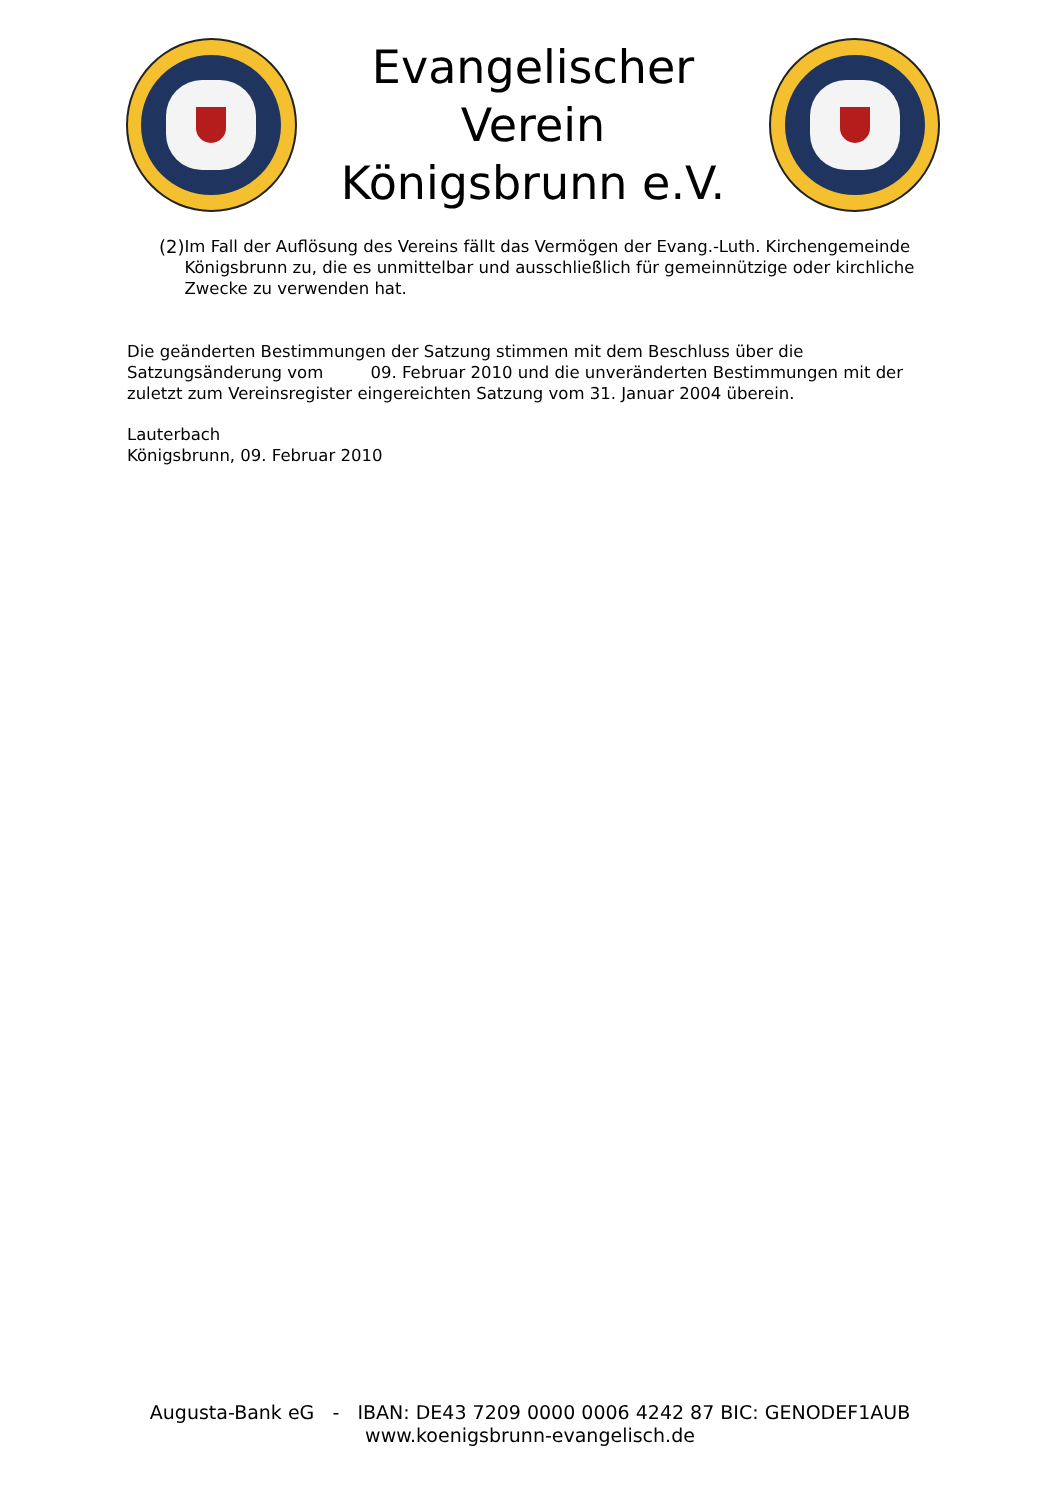Evangelischer Verein
Königsbrunn e.V.
(2)
Im Fall der Auflösung des Vereins fällt das Vermögen der Evang.-Luth. Kirchengemeinde Königsbrunn zu, die es unmittelbar und ausschließlich für gemeinnützige oder kirchliche Zwecke zu verwenden hat.
Die geänderten Bestimmungen der Satzung stimmen mit dem Beschluss über die Satzungsänderung vom 09. Februar 2010 und die unveränderten Bestimmungen mit der zuletzt zum Vereinsregister eingereichten Satzung vom 31. Januar 2004 überein.
Lauterbach
Königsbrunn, 09. Februar 2010
Augusta-Bank eG - IBAN: DE43 7209 0000 0006 4242 87 BIC: GENODEF1AUB
www.koenigsbrunn-evangelisch.de